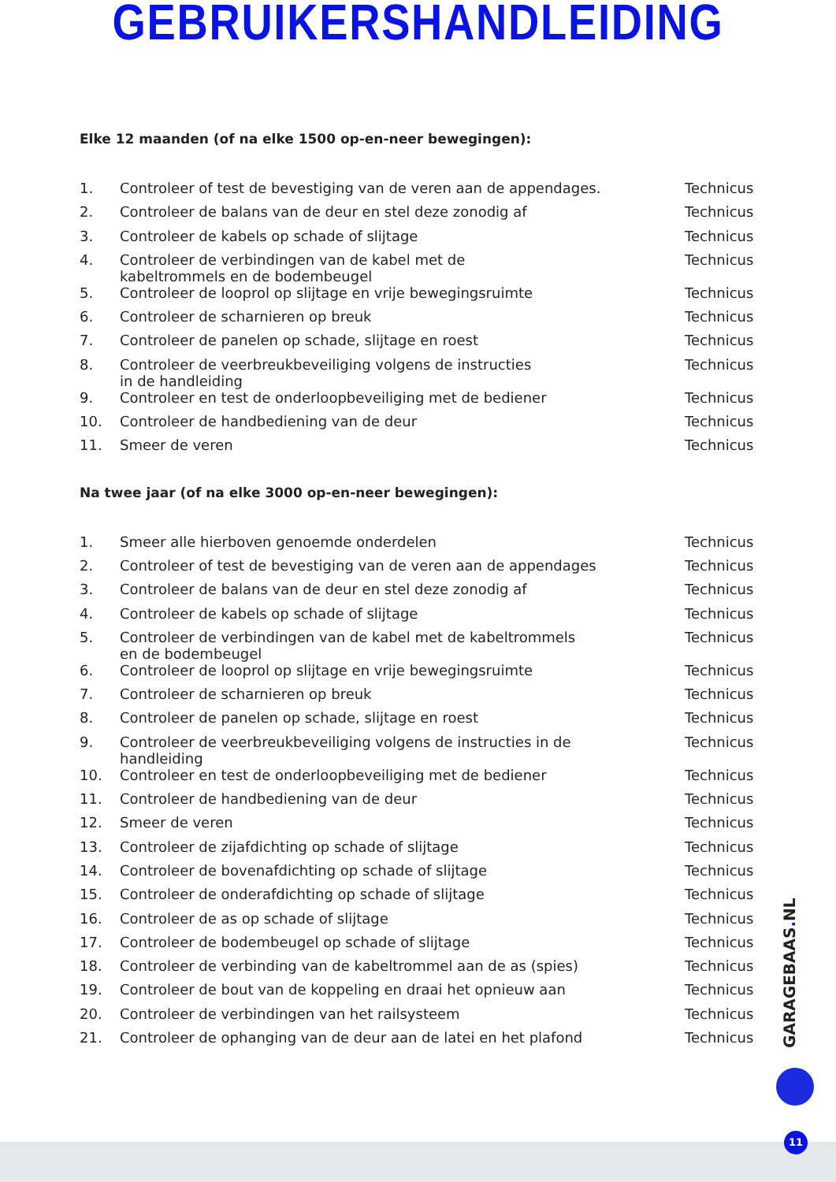GEBRUIKERSHANDLEIDING
Elke 12 maanden (of na elke 1500 op-en-neer bewegingen):
| 1. | Controleer of test de bevestiging van de veren aan de appendages. | Technicus |
| 2. | Controleer de balans van de deur en stel deze zonodig af | Technicus |
| 3. | Controleer de kabels op schade of slijtage | Technicus |
| 4. | Controleer de verbindingen van de kabel met de kabeltrommels en de bodembeugel | Technicus |
| 5. | Controleer de looprol op slijtage en vrije bewegingsruimte | Technicus |
| 6. | Controleer de scharnieren op breuk | Technicus |
| 7. | Controleer de panelen op schade, slijtage en roest | Technicus |
| 8. | Controleer de veerbreukbeveiliging volgens de instructies in de handleiding | Technicus |
| 9. | Controleer en test de onderloopbeveiliging met de bediener | Technicus |
| 10. | Controleer de handbediening van de deur | Technicus |
| 11. | Smeer de veren | Technicus |
Na twee jaar (of na elke 3000 op-en-neer bewegingen):
| 1. | Smeer alle hierboven genoemde onderdelen | Technicus |
| 2. | Controleer of test de bevestiging van de veren aan de appendages | Technicus |
| 3. | Controleer de balans van de deur en stel deze zonodig af | Technicus |
| 4. | Controleer de kabels op schade of slijtage | Technicus |
| 5. | Controleer de verbindingen van de kabel met de kabeltrommels en de bodembeugel | Technicus |
| 6. | Controleer de looprol op slijtage en vrije bewegingsruimte | Technicus |
| 7. | Controleer de scharnieren op breuk | Technicus |
| 8. | Controleer de panelen op schade, slijtage en roest | Technicus |
| 9. | Controleer de veerbreukbeveiliging volgens de instructies in de handleiding | Technicus |
| 10. | Controleer en test de onderloopbeveiliging met de bediener | Technicus |
| 11. | Controleer de handbediening van de deur | Technicus |
| 12. | Smeer de veren | Technicus |
| 13. | Controleer de zijafdichting op schade of slijtage | Technicus |
| 14. | Controleer de bovenafdichting op schade of slijtage | Technicus |
| 15. | Controleer de onderafdichting op schade of slijtage | Technicus |
| 16. | Controleer de as op schade of slijtage | Technicus |
| 17. | Controleer de bodembeugel op schade of slijtage | Technicus |
| 18. | Controleer de verbinding van de kabeltrommel aan de as (spies) | Technicus |
| 19. | Controleer de bout van de koppeling en draai het opnieuw aan | Technicus |
| 20. | Controleer de verbindingen van het railsysteem | Technicus |
| 21. | Controleer de ophanging van de deur aan de latei en het plafond | Technicus |
GARAGEBAAS. NL
11